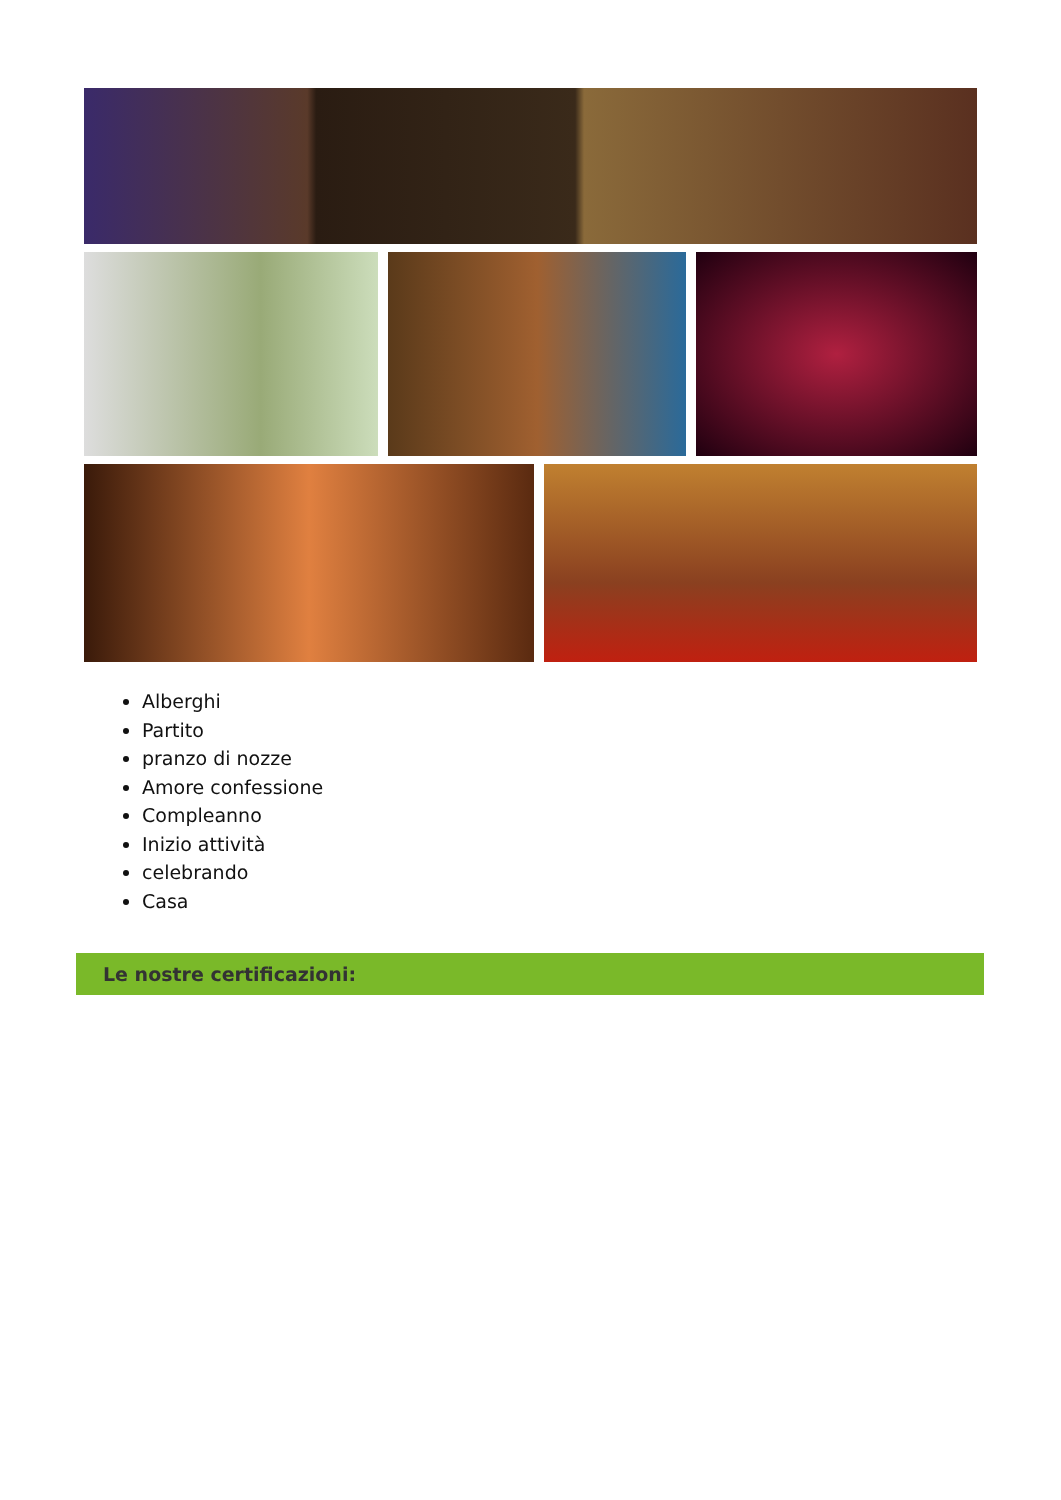Alberghi
Partito
pranzo di nozze
Amore confessione
Compleanno
Inizio attività
celebrando
Casa
Le nostre certificazioni: